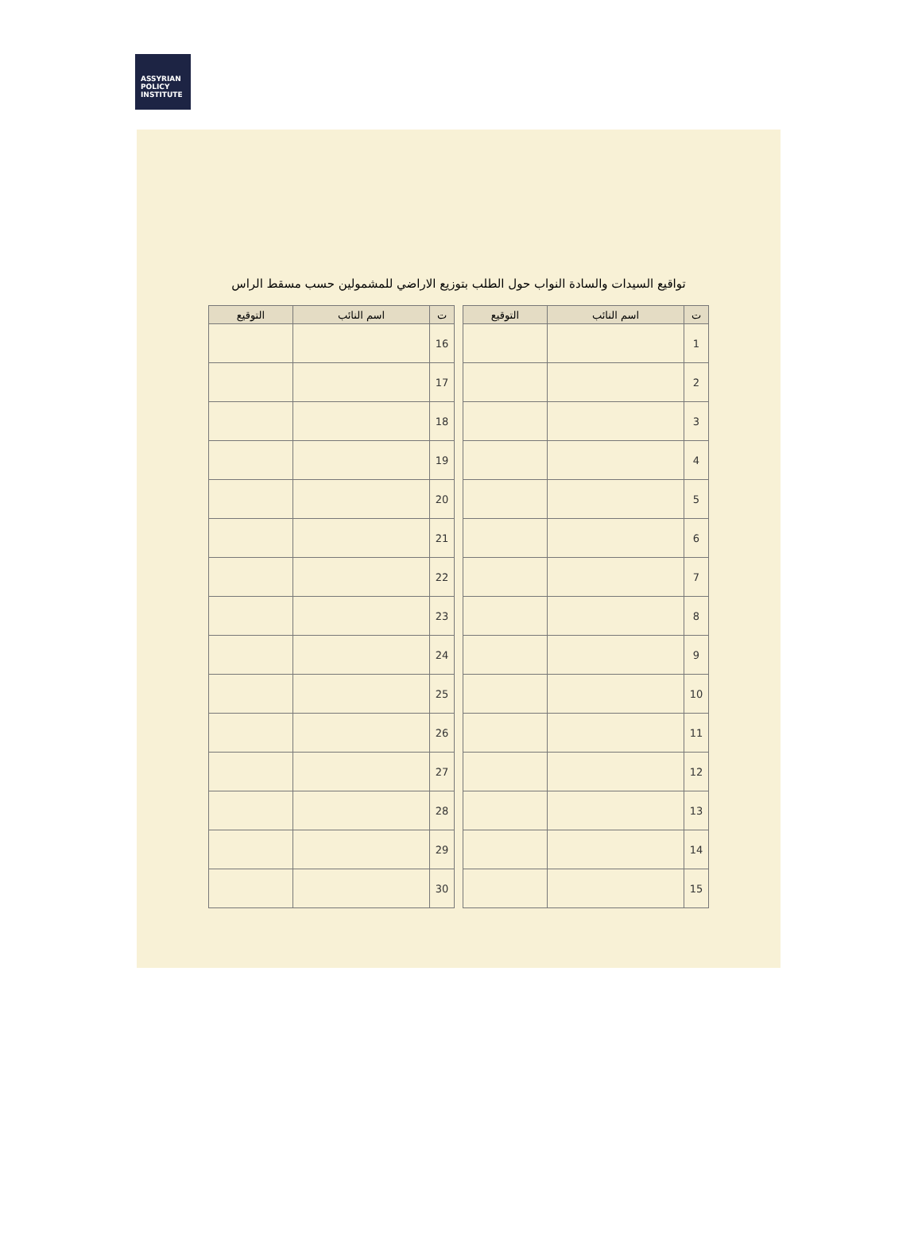ASSYRIAN
POLICY
INSTITUTE
تواقيع السيدات والسادة النواب حول الطلب بتوزيع الاراضي للمشمولين حسب مسقط الراس
| ت | اسم النائب | التوقيع |
| --- | --- | --- |
| 1 | | |
| 2 | | |
| 3 | | |
| 4 | | |
| 5 | | |
| 6 | | |
| 7 | | |
| 8 | | |
| 9 | | |
| 10 | | |
| 11 | | |
| 12 | | |
| 13 | | |
| 14 | | |
| 15 | | |
| ت | اسم النائب | التوقيع |
| --- | --- | --- |
| 16 | | |
| 17 | | |
| 18 | | |
| 19 | | |
| 20 | | |
| 21 | | |
| 22 | | |
| 23 | | |
| 24 | | |
| 25 | | |
| 26 | | |
| 27 | | |
| 28 | | |
| 29 | | |
| 30 | | |